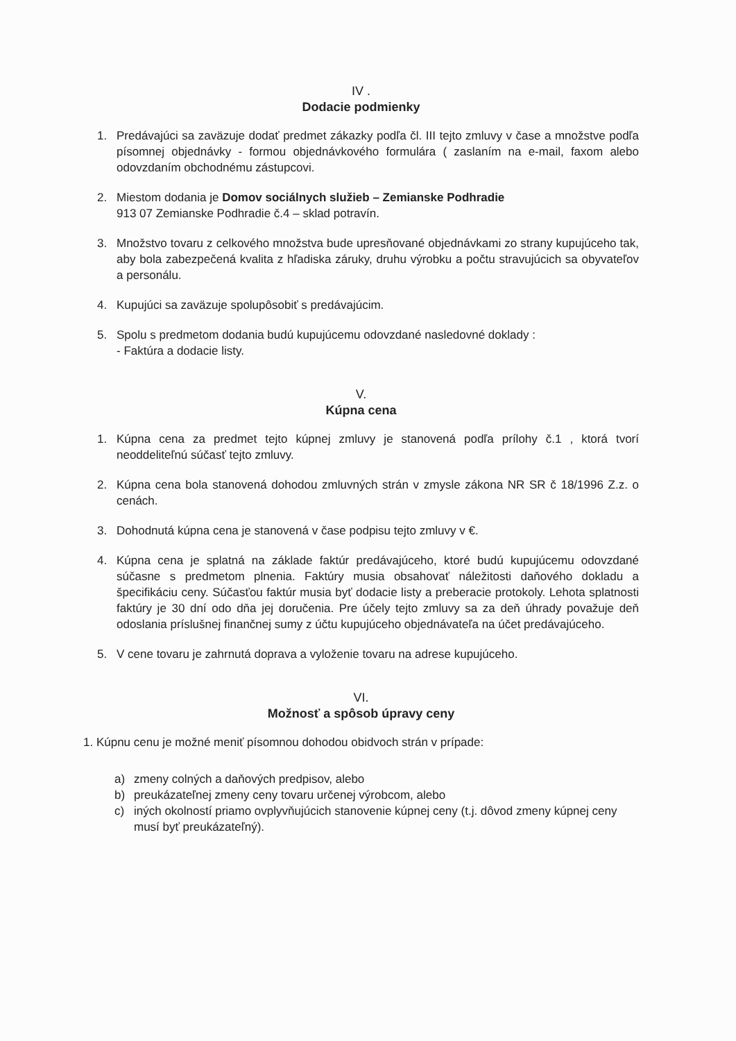IV .
Dodacie podmienky
1. Predávajúci sa zaväzuje dodať predmet zákazky podľa čl. III tejto zmluvy v čase a množstve podľa písomnej objednávky - formou objednávkového formulára ( zaslaním na e-mail, faxom alebo odovzdaním obchodnému zástupcovi.
2. Miestom dodania je Domov sociálnych služieb – Zemianske Podhradie
913 07 Zemianske Podhradie č.4 – sklad potravín.
3. Množstvo tovaru z celkového množstva bude upresňované objednávkami zo strany kupujúceho tak, aby bola zabezpečená kvalita z hľadiska záruky, druhu výrobku a počtu stravujúcich sa obyvateľov a personálu.
4. Kupujúci sa zaväzuje spolupôsobiť s predávajúcim.
5. Spolu s predmetom dodania budú kupujúcemu odovzdané nasledovné doklady :
- Faktúra a dodacie listy.
V.
Kúpna cena
1. Kúpna cena za predmet tejto kúpnej zmluvy je stanovená podľa prílohy č.1 , ktorá tvorí neoddeliteľnú súčasť tejto zmluvy.
2. Kúpna cena bola stanovená dohodou zmluvných strán v zmysle zákona NR SR č 18/1996 Z.z. o cenách.
3. Dohodnutá kúpna cena je stanovená v čase podpisu tejto zmluvy v €.
4. Kúpna cena je splatná na základe faktúr predávajúceho, ktoré budú kupujúcemu odovzdané súčasne s predmetom plnenia. Faktúry musia obsahovať náležitosti daňového dokladu a špecifikáciu ceny. Súčasťou faktúr musia byť dodacie listy a preberacie protokoly. Lehota splatnosti faktúry je 30 dní odo dňa jej doručenia. Pre účely tejto zmluvy sa za deň úhrady považuje deň odoslania príslušnej finančnej sumy z účtu kupujúceho objednávateľa na účet predávajúceho.
5. V cene tovaru je zahrnutá doprava a vyloženie tovaru na adrese kupujúceho.
VI.
Možnosť a spôsob úpravy ceny
1. Kúpnu cenu je možné meniť písomnou dohodou obidvoch strán v prípade:
a) zmeny colných a daňových predpisov, alebo
b) preukázateľnej zmeny ceny tovaru určenej výrobcom, alebo
c) iných okolností priamo ovplyvňujúcich stanovenie kúpnej ceny (t.j. dôvod zmeny kúpnej ceny musí byť preukázateľný).